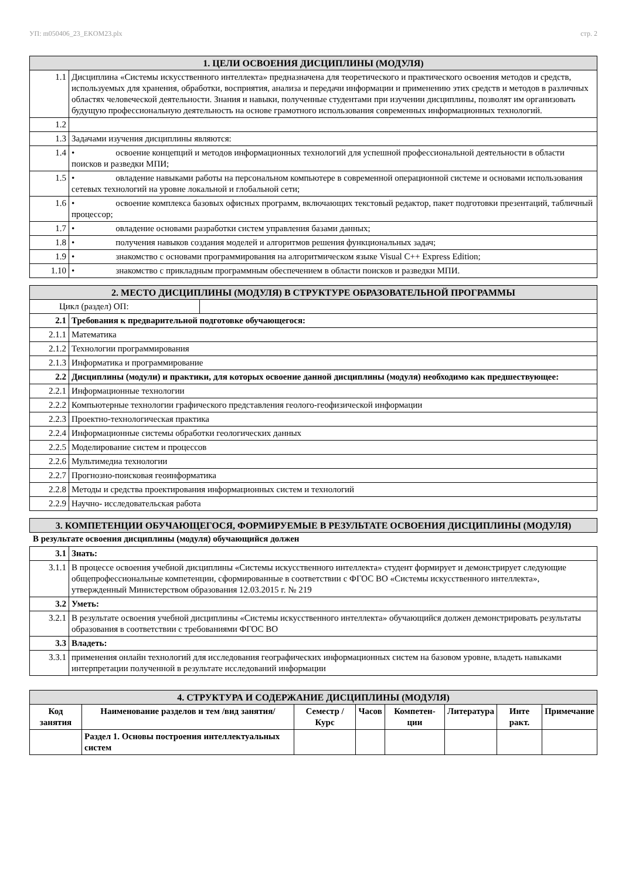УП: m050406_23_EKOM23.plx стр. 2
| 1. ЦЕЛИ ОСВОЕНИЯ ДИСЦИПЛИНЫ (МОДУЛЯ) | |
| 1.1 | Дисциплина «Системы искусственного интеллекта» предназначена для теоретического и практического освоения методов и средств, используемых для хранения, обработки, восприятия, анализа и передачи информации и применению этих средств и методов в различных областях человеческой деятельности. Знания и навыки, полученные студентами при изучении дисциплины, позволят им организовать будущую профессиональную деятельность на основе грамотного использования современных информационных технологий. |
| 1.2 | |
| 1.3 | Задачами изучения дисциплины являются: |
| 1.4 | • освоение концепций и методов информационных технологий для успешной профессиональной деятельности в области поисков и разведки МПИ; |
| 1.5 | • овладение навыками работы на персональном компьютере в современной операционной системе и основами использования сетевых технологий на уровне локальной и глобальной сети; |
| 1.6 | • освоение комплекса базовых офисных программ, включающих текстовый редактор, пакет подготовки презентаций, табличный процессор; |
| 1.7 | • овладение основами разработки систем управления базами данных; |
| 1.8 | • получения навыков создания моделей и алгоритмов решения функциональных задач; |
| 1.9 | • знакомство с основами программирования на алгоритмическом языке Visual C++ Express Edition; |
| 1.10 | • знакомство с прикладным программным обеспечением в области поисков и разведки МПИ. |
| 2. МЕСТО ДИСЦИПЛИНЫ (МОДУЛЯ) В СТРУКТУРЕ ОБРАЗОВАТЕЛЬНОЙ ПРОГРАММЫ | | |
| Цикл (раздел) ОП: | | |
| 2.1 | Требования к предварительной подготовке обучающегося: | |
| 2.1.1 | Математика | |
| 2.1.2 | Технологии программирования | |
| 2.1.3 | Информатика и программирование | |
| 2.2 | Дисциплины (модули) и практики, для которых освоение данной дисциплины (модуля) необходимо как предшествующее: | |
| 2.2.1 | Информационные технологии | |
| 2.2.2 | Компьютерные технологии графического представления геолого-геофизической информации | |
| 2.2.3 | Проектно-технологическая практика | |
| 2.2.4 | Информационные системы обработки геологических данных | |
| 2.2.5 | Моделирование систем и процессов | |
| 2.2.6 | Мультимедиа технологии | |
| 2.2.7 | Прогнозно-поисковая геоинформатика | |
| 2.2.8 | Методы и средства проектирования информационных систем и технологий | |
| 2.2.9 | Научно- исследовательская работа | |
| 3. КОМПЕТЕНЦИИ ОБУЧАЮЩЕГОСЯ, ФОРМИРУЕМЫЕ В РЕЗУЛЬТАТЕ ОСВОЕНИЯ ДИСЦИПЛИНЫ (МОДУЛЯ) |
В результате освоения дисциплины (модуля) обучающийся должен
| 3.1 | Знать: |
| 3.1.1 | В процессе освоения учебной дисциплины «Системы искусственного интеллекта» студент формирует и демонстрирует следующие общепрофессиональные компетенции, сформированные в соответствии с ФГОС ВО «Системы искусственного интеллекта», утвержденный Министерством образования 12.03.2015 г. № 219 |
| 3.2 | Уметь: |
| 3.2.1 | В результате освоения учебной дисциплины «Системы искусственного интеллекта» обучающийся должен демонстрировать результаты образования в соответствии с требованиями ФГОС ВО |
| 3.3 | Владеть: |
| 3.3.1 | применения онлайн технологий для исследования географических информационных систем на базовом уровне, владеть навыками интерпретации полученной в результате исследований информации |
| 4. СТРУКТУРА И СОДЕРЖАНИЕ ДИСЦИПЛИНЫ (МОДУЛЯ) | | | | | | | |
| Код занятия | Наименование разделов и тем /вид занятия/ | Семестр / Курс | Часов | Компетен-ции | Литература | Инте ракт. | Примечание |
| | Раздел 1. Основы построения интеллектуальных систем | | | | | | |